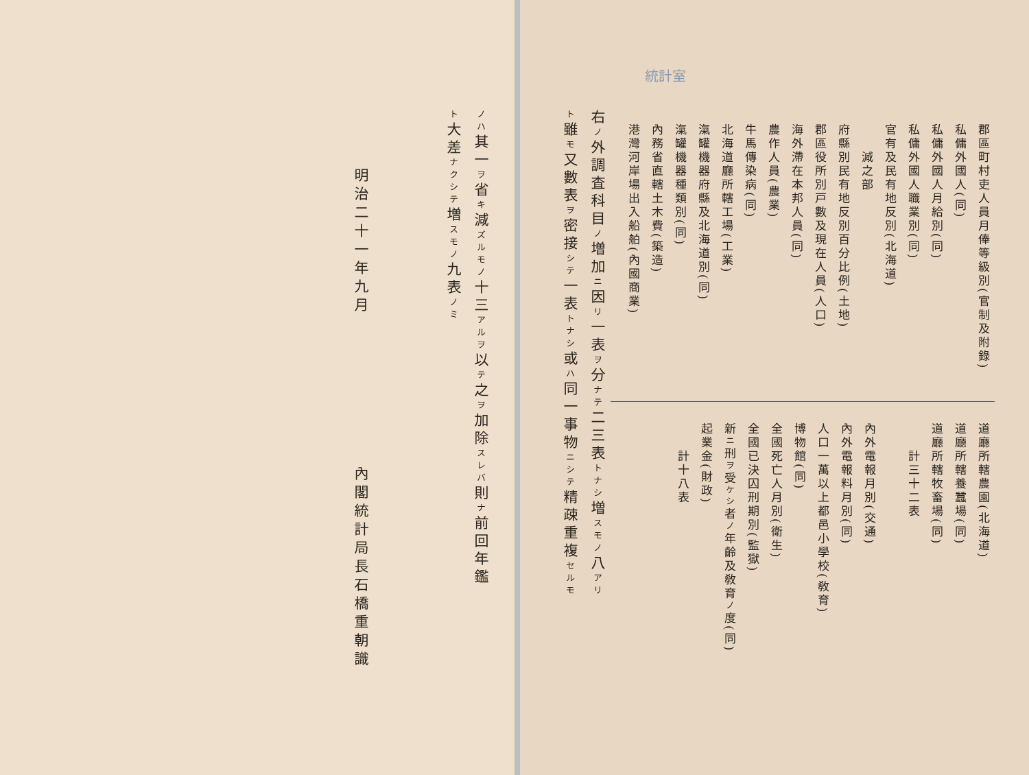統計室
郡區町村吏人員月俸等級別(官制及附錄)
私傭外國人(同)
私傭外國人月給別(同)
私傭外國人職業別(同)
官有及民有地反別(北海道)
減之部
府縣別民有地反別百分比例(土地)
郡區役所別戸數及現在人員(人口)
海外滯在本邦人員(同)
農作人員(農業)
牛馬傳染病(同)
北海道廳所轄工場(工業)
滊罐機器府縣及北海道別(同)
滊罐機器種類別(同)
內務省直轄土木費(築造)
港灣河岸場出入船舶(內國商業)
道廳所轄農園(北海道)
道廳所轄養蠶場(同)
道廳所轄牧畜場(同)
計三十二表
內外電報月別(交通)
內外電報料月別(同)
人口一萬以上都邑小學校(敎育)
博物館(同)
全國死亡人月別(衛生)
全國已決囚刑期別(監獄)
新ニ刑ヲ受ケシ者ノ年齡及敎育ノ度(同)
起業金(財政)
計十八表
右ノ外調査科目ノ増加ニ因リ一表ヲ分ナテ二三表トナシ増スモノ八アリ
ト雖モ又數表ヲ密接シテ一表トナシ或ハ同一事物ニシテ精疎重複セルモ
ノハ其一ヲ省キ減ズルモノ十三アルヲ以テ之ヲ加除スレバ則ナ前回年鑑
ト大差ナクシテ増スモノ九表ノミ
明治二十一年九月
內閣統計局長石橋重朝識